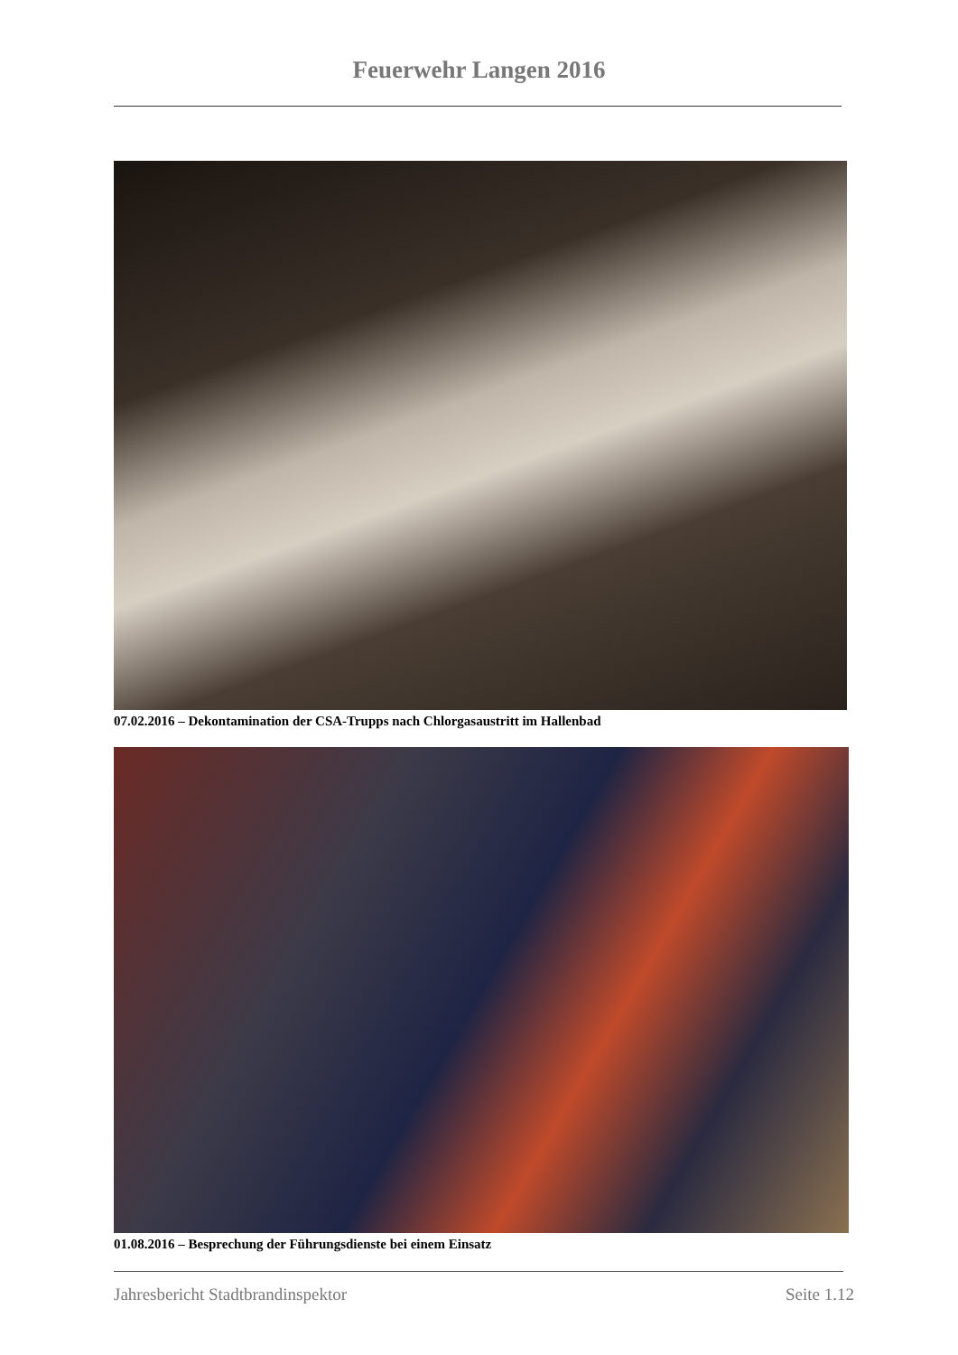Feuerwehr Langen 2016
07.02.2016 – Dekontamination der CSA-Trupps nach Chlorgasaustritt im Hallenbad
01.08.2016 – Besprechung der Führungsdienste bei einem Einsatz
Jahresbericht Stadtbrandinspektor Seite 1.12